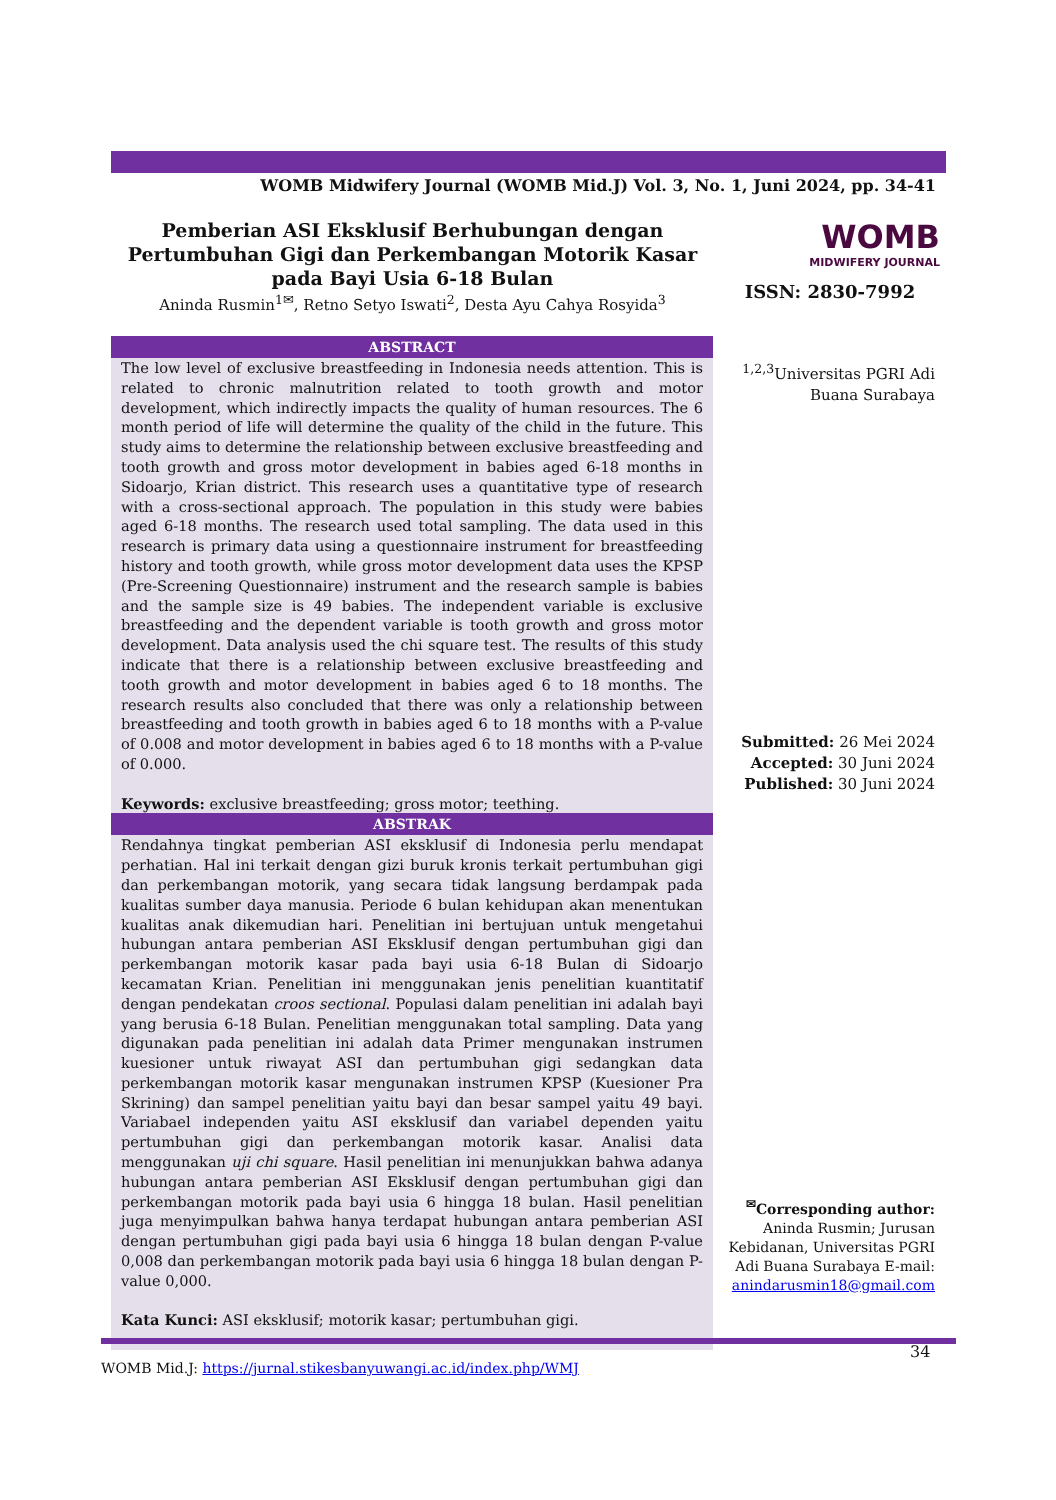WOMB Midwifery Journal (WOMB Mid.J) Vol. 3, No. 1, Juni 2024, pp. 34-41
Pemberian ASI Eksklusif Berhubungan dengan Pertumbuhan Gigi dan Perkembangan Motorik Kasar pada Bayi Usia 6-18 Bulan
Aninda Rusmin<sup>1✉</sup>, Retno Setyo Iswati<sup>2</sup>, Desta Ayu Cahya Rosyida<sup>3</sup>
WOMB
MIDWIFERY JOURNAL
ISSN: 2830-7992
ABSTRACT
The low level of exclusive breastfeeding in Indonesia needs attention. This is related to chronic malnutrition related to tooth growth and motor development, which indirectly impacts the quality of human resources. The 6 month period of life will determine the quality of the child in the future. This study aims to determine the relationship between exclusive breastfeeding and tooth growth and gross motor development in babies aged 6-18 months in Sidoarjo, Krian district. This research uses a quantitative type of research with a cross-sectional approach. The population in this study were babies aged 6-18 months. The research used total sampling. The data used in this research is primary data using a questionnaire instrument for breastfeeding history and tooth growth, while gross motor development data uses the KPSP (Pre-Screening Questionnaire) instrument and the research sample is babies and the sample size is 49 babies. The independent variable is exclusive breastfeeding and the dependent variable is tooth growth and gross motor development. Data analysis used the chi square test. The results of this study indicate that there is a relationship between exclusive breastfeeding and tooth growth and motor development in babies aged 6 to 18 months. The research results also concluded that there was only a relationship between breastfeeding and tooth growth in babies aged 6 to 18 months with a P-value of 0.008 and motor development in babies aged 6 to 18 months with a P-value of 0.000.
Keywords: exclusive breastfeeding; gross motor; teething.
ABSTRAK
Rendahnya tingkat pemberian ASI eksklusif di Indonesia perlu mendapat perhatian. Hal ini terkait dengan gizi buruk kronis terkait pertumbuhan gigi dan perkembangan motorik, yang secara tidak langsung berdampak pada kualitas sumber daya manusia. Periode 6 bulan kehidupan akan menentukan kualitas anak dikemudian hari. Penelitian ini bertujuan untuk mengetahui hubungan antara pemberian ASI Eksklusif dengan pertumbuhan gigi dan perkembangan motorik kasar pada bayi usia 6-18 Bulan di Sidoarjo kecamatan Krian. Penelitian ini menggunakan jenis penelitian kuantitatif dengan pendekatan croos sectional. Populasi dalam penelitian ini adalah bayi yang berusia 6-18 Bulan. Penelitian menggunakan total sampling. Data yang digunakan pada penelitian ini adalah data Primer mengunakan instrumen kuesioner untuk riwayat ASI dan pertumbuhan gigi sedangkan data perkembangan motorik kasar mengunakan instrumen KPSP (Kuesioner Pra Skrining) dan sampel penelitian yaitu bayi dan besar sampel yaitu 49 bayi. Variabael independen yaitu ASI eksklusif dan variabel dependen yaitu pertumbuhan gigi dan perkembangan motorik kasar. Analisi data menggunakan uji chi square. Hasil penelitian ini menunjukkan bahwa adanya hubungan antara pemberian ASI Eksklusif dengan pertumbuhan gigi dan perkembangan motorik pada bayi usia 6 hingga 18 bulan. Hasil penelitian juga menyimpulkan bahwa hanya terdapat hubungan antara pemberian ASI dengan pertumbuhan gigi pada bayi usia 6 hingga 18 bulan dengan P-value 0,008 dan perkembangan motorik pada bayi usia 6 hingga 18 bulan dengan P-value 0,000.
Kata Kunci: ASI eksklusif; motorik kasar; pertumbuhan gigi.
<sup>1,2,3</sup>Universitas PGRI Adi Buana Surabaya
Submitted: 26 Mei 2024
Accepted: 30 Juni 2024
Published: 30 Juni 2024
<sup>✉</sup>Corresponding author:
Aninda Rusmin; Jurusan Kebidanan, Universitas PGRI Adi Buana Surabaya E-mail: anindarusmin18@gmail.com
34
WOMB Mid.J: https://jurnal.stikesbanyuwangi.ac.id/index.php/WMJ